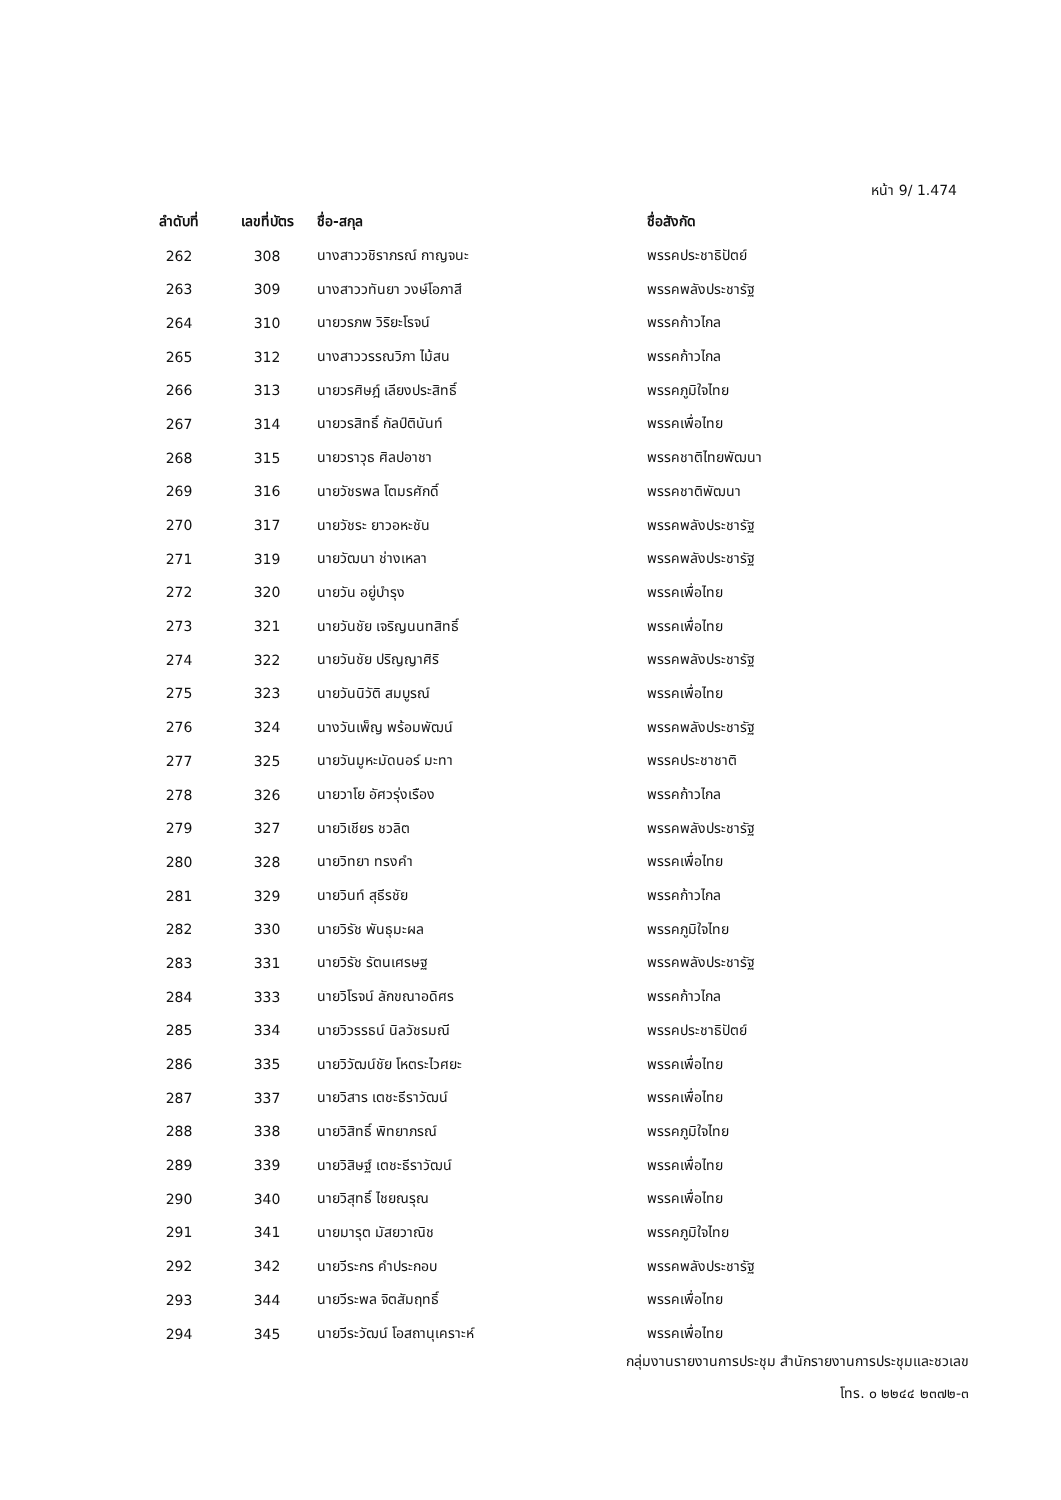หน้า 9/ 1.474
| ลำดับที่ | เลขที่บัตร | ชื่อ-สกุล | ชื่อสังกัด |
| --- | --- | --- | --- |
| 262 | 308 | นางสาววชิราภรณ์ กาญจนะ | พรรคประชาธิปัตย์ |
| 263 | 309 | นางสาววทันยา วงษ์โอภาสี | พรรคพลังประชารัฐ |
| 264 | 310 | นายวรภพ วิริยะโรจน์ | พรรคก้าวไกล |
| 265 | 312 | นางสาววรรณวิภา ไม้สน | พรรคก้าวไกล |
| 266 | 313 | นายวรศิษฎ์ เลียงประสิทธิ์ | พรรคภูมิใจไทย |
| 267 | 314 | นายวรสิทธิ์ กัลป์ตินันท์ | พรรคเพื่อไทย |
| 268 | 315 | นายวราวุธ ศิลปอาชา | พรรคชาติไทยพัฒนา |
| 269 | 316 | นายวัชรพล โตมรศักดิ์ | พรรคชาติพัฒนา |
| 270 | 317 | นายวัชระ ยาวอหะชัน | พรรคพลังประชารัฐ |
| 271 | 319 | นายวัฒนา ช่างเหลา | พรรคพลังประชารัฐ |
| 272 | 320 | นายวัน อยู่บำรุง | พรรคเพื่อไทย |
| 273 | 321 | นายวันชัย เจริญนนทสิทธิ์ | พรรคเพื่อไทย |
| 274 | 322 | นายวันชัย ปริญญาศิริ | พรรคพลังประชารัฐ |
| 275 | 323 | นายวันนิวัติ สมบูรณ์ | พรรคเพื่อไทย |
| 276 | 324 | นางวันเพ็ญ พร้อมพัฒน์ | พรรคพลังประชารัฐ |
| 277 | 325 | นายวันมูหะมัดนอร์ มะทา | พรรคประชาชาติ |
| 278 | 326 | นายวาโย อัศวรุ่งเรือง | พรรคก้าวไกล |
| 279 | 327 | นายวิเชียร ชวลิต | พรรคพลังประชารัฐ |
| 280 | 328 | นายวิทยา ทรงคำ | พรรคเพื่อไทย |
| 281 | 329 | นายวินท์ สุธีรชัย | พรรคก้าวไกล |
| 282 | 330 | นายวิรัช พันธุมะผล | พรรคภูมิใจไทย |
| 283 | 331 | นายวิรัช รัตนเศรษฐ | พรรคพลังประชารัฐ |
| 284 | 333 | นายวิโรจน์ ลักขณาอดิศร | พรรคก้าวไกล |
| 285 | 334 | นายวิวรรธน์ นิลวัชรมณี | พรรคประชาธิปัตย์ |
| 286 | 335 | นายวิวัฒน์ชัย โหตระไวศยะ | พรรคเพื่อไทย |
| 287 | 337 | นายวิสาร เตชะธีราวัฒน์ | พรรคเพื่อไทย |
| 288 | 338 | นายวิสิทธิ์ พิทยาภรณ์ | พรรคภูมิใจไทย |
| 289 | 339 | นายวิสิษฐ์ เตชะธีราวัฒน์ | พรรคเพื่อไทย |
| 290 | 340 | นายวิสุทธิ์ ไชยณรุณ | พรรคเพื่อไทย |
| 291 | 341 | นายมารุต มัสยวาณิช | พรรคภูมิใจไทย |
| 292 | 342 | นายวีระกร คำประกอบ | พรรคพลังประชารัฐ |
| 293 | 344 | นายวีระพล จิตสัมฤทธิ์ | พรรคเพื่อไทย |
| 294 | 345 | นายวีระวัฒน์ โอสถานุเคราะห์ | พรรคเพื่อไทย |
กลุ่มงานรายงานการประชุม สำนักรายงานการประชุมและชวเลข
โทร. ๐ ๒๒๔๔ ๒๓๗๒-๓